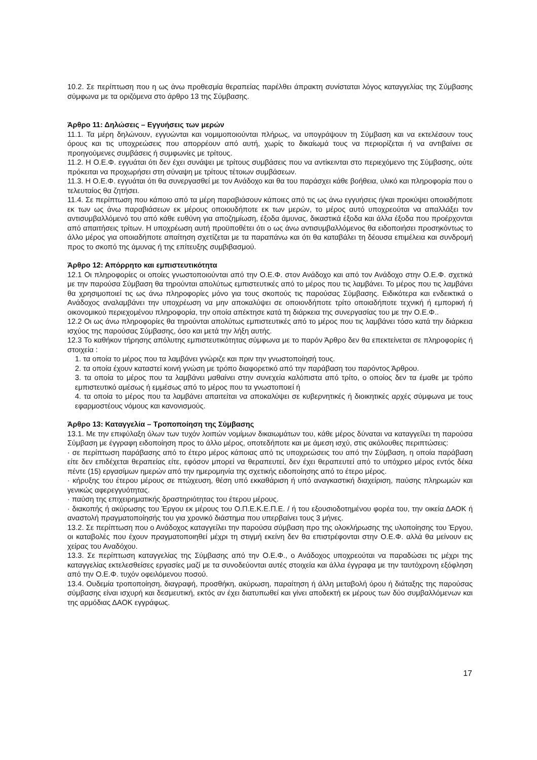10.2. Σε περίπτωση που η ως άνω προθεσμία θεραπείας παρέλθει άπρακτη συνίσταται λόγος καταγγελίας της Σύμβασης σύμφωνα με τα οριζόμενα στο άρθρο 13 της Σύμβασης.
Άρθρο 11: Δηλώσεις – Εγγυήσεις των μερών
11.1. Τα μέρη δηλώνουν, εγγυώνται και νομιμοποιούνται πλήρως, να υπογράψουν τη Σύμβαση και να εκτελέσουν τους όρους και τις υποχρεώσεις που απορρέουν από αυτή, χωρίς το δικαίωμά τους να περιορίζεται ή να αντιβαίνει σε προηγούμενες συμβάσεις ή συμφωνίες με τρίτους.
11.2. Η Ο.Ε.Φ. εγγυάται ότι δεν έχει συνάψει με τρίτους συμβάσεις που να αντίκεινται στο περιεχόμενο της Σύμβασης, ούτε πρόκειται να προχωρήσει στη σύναψη με τρίτους τέτοιων συμβάσεων.
11.3. Η Ο.Ε.Φ. εγγυάται ότι θα συνεργασθεί με τον Ανάδοχο και θα του παράσχει κάθε βοήθεια, υλικό και πληροφορία που ο τελευταίος θα ζητήσει.
11.4. Σε περίπτωση που κάποιο από τα μέρη παραβιάσουν κάποιες από τις ως άνω εγγυήσεις ή/και προκύψει οποιαδήποτε εκ των ως άνω παραβιάσεων εκ μέρους οποιουδήποτε εκ των μερών, το μέρος αυτό υποχρεούται να απαλλάξει τον αντισυμβαλλόμενό του από κάθε ευθύνη για αποζημίωση, έξοδα άμυνας, δικαστικά έξοδα και άλλα έξοδα που προέρχονται από απαιτήσεις τρίτων. Η υποχρέωση αυτή προϋποθέτει ότι ο ως άνω αντισυμβαλλόμενος θα ειδοποιήσει προσηκόντως το άλλο μέρος για οποιαδήποτε απαίτηση σχετίζεται με τα παραπάνω και ότι θα καταβάλει τη δέουσα επιμέλεια και συνδρομή προς το σκοπό της άμυνας ή της επίτευξης συμβιβασμού.
Άρθρο 12: Απόρρητο και εμπιστευτικότητα
12.1 Οι πληροφορίες οι οποίες γνωστοποιούνται από την Ο.Ε.Φ. στον Ανάδοχο και από τον Ανάδοχο στην Ο.Ε.Φ. σχετικά με την παρούσα Σύμβαση θα τηρούνται απολύτως εμπιστευτικές από το μέρος που τις λαμβάνει. Το μέρος που τις λαμβάνει θα χρησιμοποιεί τις ως άνω πληροφορίες μόνο για τους σκοπούς τις παρούσας Σύμβασης. Ειδικότερα και ενδεικτικά ο Ανάδοχος αναλαμβάνει την υποχρέωση να μην αποκαλύψει σε οποιονδήποτε τρίτο οποιαδήποτε τεχνική ή εμπορική ή οικονομικού περιεχομένου πληροφορία, την οποία απέκτησε κατά τη διάρκεια της συνεργασίας του με την Ο.Ε.Φ..
12.2 Οι ως άνω πληροφορίες θα τηρούνται απολύτως εμπιστευτικές από το μέρος που τις λαμβάνει τόσο κατά την διάρκεια ισχύος της παρούσας Σύμβασης, όσο και μετά την λήξη αυτής.
12.3 Το καθήκον τήρησης απόλυτης εμπιστευτικότητας σύμφωνα με το παρόν Άρθρο δεν θα επεκτείνεται σε πληροφορίες ή στοιχεία :
1. τα οποία το μέρος που τα λαμβάνει γνώριζε και πριν την γνωστοποίησή τους.
2. τα οποία έχουν καταστεί κοινή γνώση με τρόπο διαφορετικό από την παράβαση του παρόντος Άρθρου.
3. τα οποία το μέρος που τα λαμβάνει μαθαίνει στην συνεχεία καλόπιστα από τρίτο, ο οποίος δεν τα έμαθε με τρόπο εμπιστευτικό αμέσως ή εμμέσως από το μέρος που τα γνωστοποιεί ή
4. τα οποία το μέρος που τα λαμβάνει απαιτείται να αποκαλύψει σε κυβερνητικές ή διοικητικές αρχές σύμφωνα με τους εφαρμοστέους νόμους και κανονισμούς.
Άρθρο 13: Καταγγελία – Τροποποίηση της Σύμβασης
13.1. Με την επιφύλαξη όλων των τυχόν λοιπών νομίμων δικαιωμάτων του, κάθε μέρος δύναται να καταγγείλει τη παρούσα Σύμβαση με έγγραφη ειδοποίηση προς το άλλο μέρος, οποτεδήποτε και με άμεση ισχύ, στις ακόλουθες περιπτώσεις:
· σε περίπτωση παράβασης από το έτερο μέρος κάποιας από τις υποχρεώσεις του από την Σύμβαση, η οποία παράβαση είτε δεν επιδέχεται θεραπείας είτε, εφόσον μπορεί να θεραπευτεί, δεν έχει θεραπευτεί από το υπόχρεο μέρος εντός δέκα πέντε (15) εργασίμων ημερών από την ημερομηνία της σχετικής ειδοποίησης από το έτερο μέρος.
· κήρυξης του έτερου μέρους σε πτώχευση, θέση υπό εκκαθάριση ή υπό αναγκαστική διαχείριση, παύσης πληρωμών και γενικώς αφερεγγυότητας.
· παύση της επιχειρηματικής δραστηριότητας του έτερου μέρους.
· διακοπής ή ακύρωσης του Έργου εκ μέρους του Ο.Π.Ε.Κ.Ε.Π.Ε. / ή του εξουσιοδοτημένου φορέα του, την οικεία ΔΑΟΚ ή αναστολή πραγματοποίησής του για χρονικό διάστημα που υπερβαίνει τους 3 μήνες.
13.2. Σε περίπτωση που ο Ανάδοχος καταγγείλει την παρούσα σύμβαση προ της ολοκλήρωσης της υλοποίησης του Έργου, οι καταβολές που έχουν πραγματοποιηθεί μέχρι τη στιγμή εκείνη δεν θα επιστρέφονται στην Ο.Ε.Φ. αλλά θα μείνουν εις χείρας του Αναδόχου.
13.3. Σε περίπτωση καταγγελίας της Σύμβασης από την Ο.Ε.Φ., ο Ανάδοχος υποχρεούται να παραδώσει τις μέχρι της καταγγελίας εκτελεσθείσες εργασίες μαζί με τα συνοδεύονται αυτές στοιχεία και άλλα έγγραφα με την ταυτόχρονη εξόφληση από την Ο.Ε.Φ. τυχόν οφειλόμενου ποσού.
13.4. Ουδεμία τροποποίηση, διαγραφή, προσθήκη, ακύρωση, παραίτηση ή άλλη μεταβολή όρου ή διάταξης της παρούσας σύμβασης είναι ισχυρή και δεσμευτική, εκτός αν έχει διατυπωθεί και γίνει αποδεκτή εκ μέρους των δύο συμβαλλόμενων και της αρμόδιας ΔΑΟΚ εγγράφως.
17